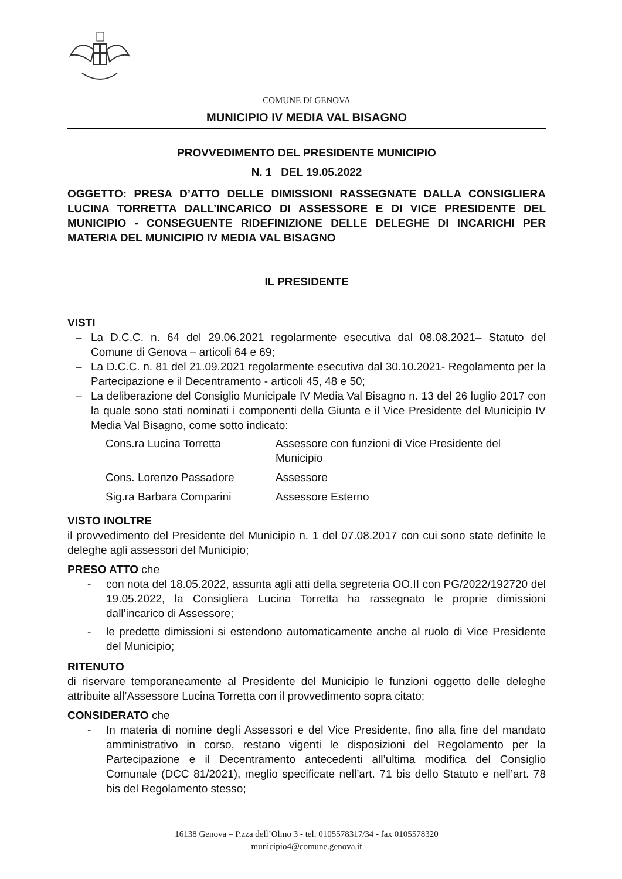COMUNE DI GENOVA
MUNICIPIO IV MEDIA VAL BISAGNO
PROVVEDIMENTO DEL PRESIDENTE MUNICIPIO
N. 1 DEL 19.05.2022
OGGETTO: PRESA D’ATTO DELLE DIMISSIONI RASSEGNATE DALLA CONSIGLIERA LUCINA TORRETTA DALL’INCARICO DI ASSESSORE E DI VICE PRESIDENTE DEL MUNICIPIO - CONSEGUENTE RIDEFINIZIONE DELLE DELEGHE DI INCARICHI PER MATERIA DEL MUNICIPIO IV MEDIA VAL BISAGNO
IL PRESIDENTE
VISTI
– La D.C.C. n. 64 del 29.06.2021 regolarmente esecutiva dal 08.08.2021– Statuto del Comune di Genova – articoli 64 e 69;
– La D.C.C. n. 81 del 21.09.2021 regolarmente esecutiva dal 30.10.2021- Regolamento per la Partecipazione e il Decentramento - articoli 45, 48 e 50;
– La deliberazione del Consiglio Municipale IV Media Val Bisagno n. 13 del 26 luglio 2017 con la quale sono stati nominati i componenti della Giunta e il Vice Presidente del Municipio IV Media Val Bisagno, come sotto indicato:
Cons.ra Lucina Torretta Assessore con funzioni di Vice Presidente del Municipio
Cons. Lorenzo Passadore Assessore
Sig.ra Barbara Comparini Assessore Esterno
VISTO INOLTRE
il provvedimento del Presidente del Municipio n. 1 del 07.08.2017 con cui sono state definite le deleghe agli assessori del Municipio;
PRESO ATTO che
- con nota del 18.05.2022, assunta agli atti della segreteria OO.II con PG/2022/192720 del 19.05.2022, la Consigliera Lucina Torretta ha rassegnato le proprie dimissioni dall’incarico di Assessore;
- le predette dimissioni si estendono automaticamente anche al ruolo di Vice Presidente del Municipio;
RITENUTO
di riservare temporaneamente al Presidente del Municipio le funzioni oggetto delle deleghe attribuite all’Assessore Lucina Torretta con il provvedimento sopra citato;
CONSIDERATO che
- In materia di nomine degli Assessori e del Vice Presidente, fino alla fine del mandato amministrativo in corso, restano vigenti le disposizioni del Regolamento per la Partecipazione e il Decentramento antecedenti all’ultima modifica del Consiglio Comunale (DCC 81/2021), meglio specificate nell’art. 71 bis dello Statuto e nell’art. 78 bis del Regolamento stesso;
16138 Genova – P.zza dell’Olmo 3 - tel. 0105578317/34 - fax 0105578320
municipio4@comune.genova.it